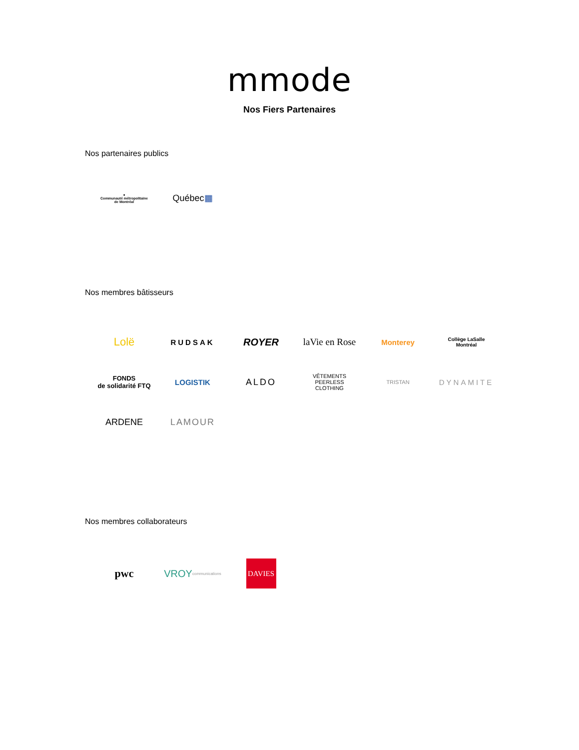mmode
Nos Fiers Partenaires
Nos partenaires publics
●
Communauté métropolitaine
de Montréal
Québec ▦
Nos membres bâtisseurs
Lolë
RUDSAK
ROYER laVie en Rose
Monterey
Collège LaSalle
Montréal
FONDS
de solidarité FTQ
LOGISTIK
ALDO
VÊTEMENTS
PEERLESS
CLOTHING
TRISTAN
DYNAMITE
ARDENE LAMOUR
Nos membres collaborateurs
pwc VROY
communications
DAVIES